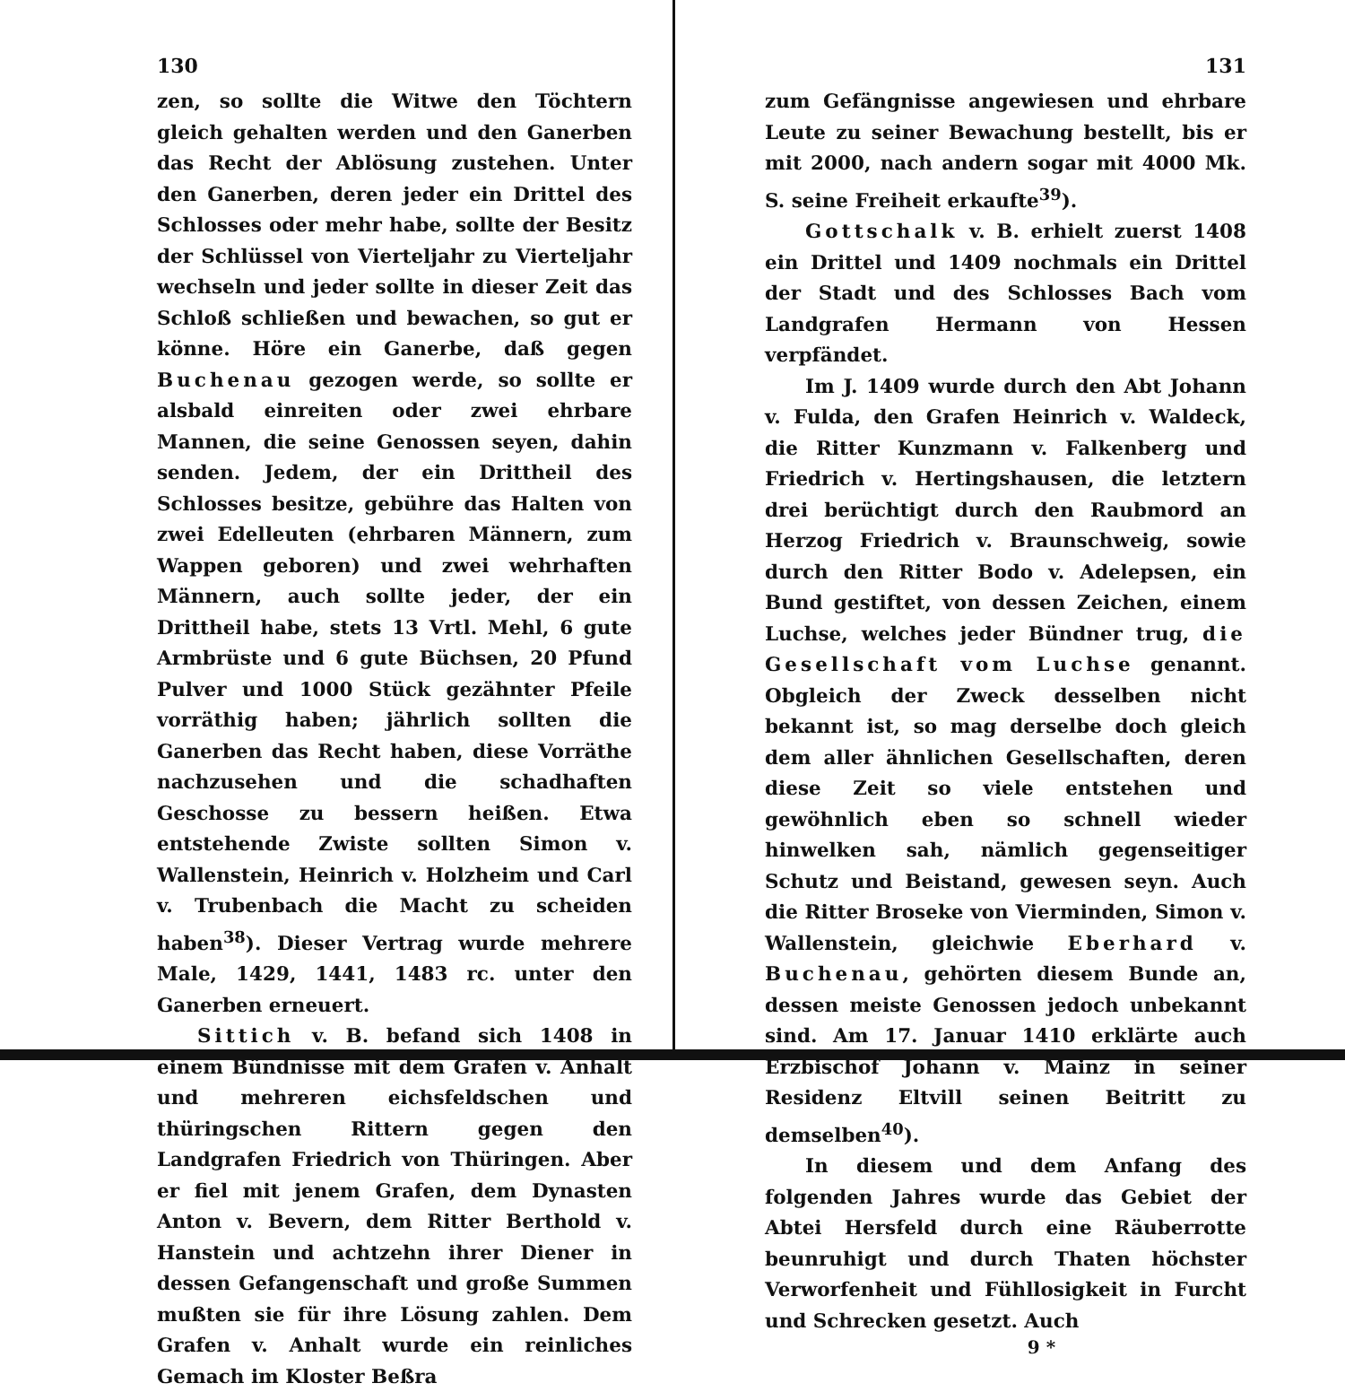130
zen, so sollte die Witwe den Töchtern gleich gehalten werden und den Ganerben das Recht der Ablösung zustehen. Unter den Ganerben, deren jeder ein Drittel des Schlosses oder mehr habe, sollte der Besitz der Schlüssel von Vierteljahr zu Vierteljahr wechseln und jeder sollte in dieser Zeit das Schloß schließen und bewachen, so gut er könne. Höre ein Ganerbe, daß gegen Buchenau gezogen werde, so sollte er alsbald einreiten oder zwei ehrbare Mannen, die seine Genossen seyen, dahin senden. Jedem, der ein Drittheil des Schlosses besitze, gebühre das Halten von zwei Edelleuten (ehrbaren Männern, zum Wappen geboren) und zwei wehrhaften Männern, auch sollte jeder, der ein Drittheil habe, stets 13 Vrtl. Mehl, 6 gute Armbrüste und 6 gute Büchsen, 20 Pfund Pulver und 1000 Stück gezähnter Pfeile vorräthig haben; jährlich sollten die Ganerben das Recht haben, diese Vorräthe nachzusehen und die schadhaften Geschosse zu bessern heißen. Etwa entstehende Zwiste sollten Simon v. Wallenstein, Heinrich v. Holzheim und Carl v. Trubenbach die Macht zu scheiden haben<sup>38</sup>). Dieser Vertrag wurde mehrere Male, 1429, 1441, 1483 rc. unter den Ganerben erneuert.
Sittich v. B. befand sich 1408 in einem Bündnisse mit dem Grafen v. Anhalt und mehreren eichsfeldschen und thüringschen Rittern gegen den Landgrafen Friedrich von Thüringen. Aber er fiel mit jenem Grafen, dem Dynasten Anton v. Bevern, dem Ritter Berthold v. Hanstein und achtzehn ihrer Diener in dessen Gefangenschaft und große Summen mußten sie für ihre Lösung zahlen. Dem Grafen v. Anhalt wurde ein reinliches Gemach im Kloster Beßra
131
zum Gefängnisse angewiesen und ehrbare Leute zu seiner Bewachung bestellt, bis er mit 2000, nach andern sogar mit 4000 Mk. S. seine Freiheit erkaufte<sup>39</sup>).
Gottschalk v. B. erhielt zuerst 1408 ein Drittel und 1409 nochmals ein Drittel der Stadt und des Schlosses Bach vom Landgrafen Hermann von Hessen verpfändet.
Im J. 1409 wurde durch den Abt Johann v. Fulda, den Grafen Heinrich v. Waldeck, die Ritter Kunzmann v. Falkenberg und Friedrich v. Hertingshausen, die letztern drei berüchtigt durch den Raubmord an Herzog Friedrich v. Braunschweig, sowie durch den Ritter Bodo v. Adelepsen, ein Bund gestiftet, von dessen Zeichen, einem Luchse, welches jeder Bündner trug, die Gesellschaft vom Luchse genannt. Obgleich der Zweck desselben nicht bekannt ist, so mag derselbe doch gleich dem aller ähnlichen Gesellschaften, deren diese Zeit so viele entstehen und gewöhnlich eben so schnell wieder hinwelken sah, nämlich gegenseitiger Schutz und Beistand, gewesen seyn. Auch die Ritter Broseke von Vierminden, Simon v. Wallenstein, gleichwie Eberhard v. Buchenau, gehörten diesem Bunde an, dessen meiste Genossen jedoch unbekannt sind. Am 17. Januar 1410 erklärte auch Erzbischof Johann v. Mainz in seiner Residenz Eltvill seinen Beitritt zu demselben<sup>40</sup>).
In diesem und dem Anfang des folgenden Jahres wurde das Gebiet der Abtei Hersfeld durch eine Räuberrotte beunruhigt und durch Thaten höchster Verworfenheit und Fühllosigkeit in Furcht und Schrecken gesetzt. Auch
9 *